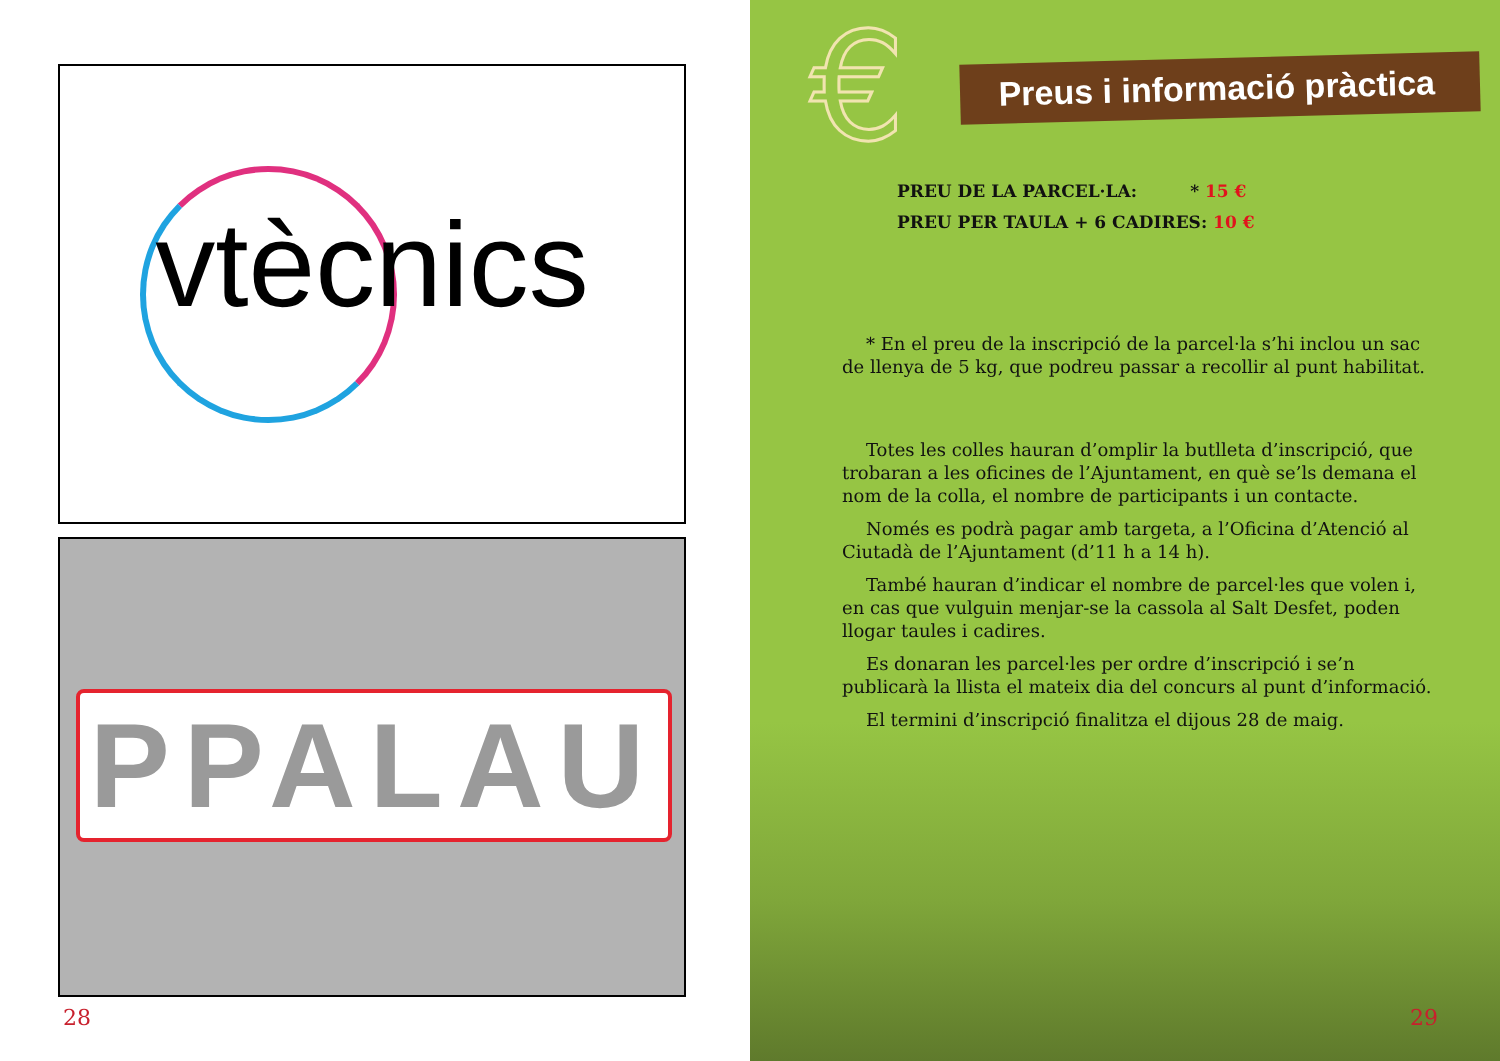vtècnics
PPALAU
28
€
Preus i informació pràctica
PREU DE LA PARCEL·LA: * 15 €
PREU PER TAULA + 6 CADIRES: 10 €
* En el preu de la inscripció de la parcel·la s’hi inclou un sac de llenya de 5 kg, que podreu passar a recollir al punt habilitat.
Totes les colles hauran d’omplir la butlleta d’inscripció, que trobaran a les oficines de l’Ajuntament, en què se’ls demana el nom de la colla, el nombre de participants i un contacte.
Només es podrà pagar amb targeta, a l’Oficina d’Atenció al Ciutadà de l’Ajuntament (d’11 h a 14 h).
També hauran d’indicar el nombre de parcel·les que volen i, en cas que vulguin menjar-se la cassola al Salt Desfet, poden llogar taules i cadires.
Es donaran les parcel·les per ordre d’inscripció i se’n publicarà la llista el mateix dia del concurs al punt d’informació.
El termini d’inscripció finalitza el dijous 28 de maig.
29